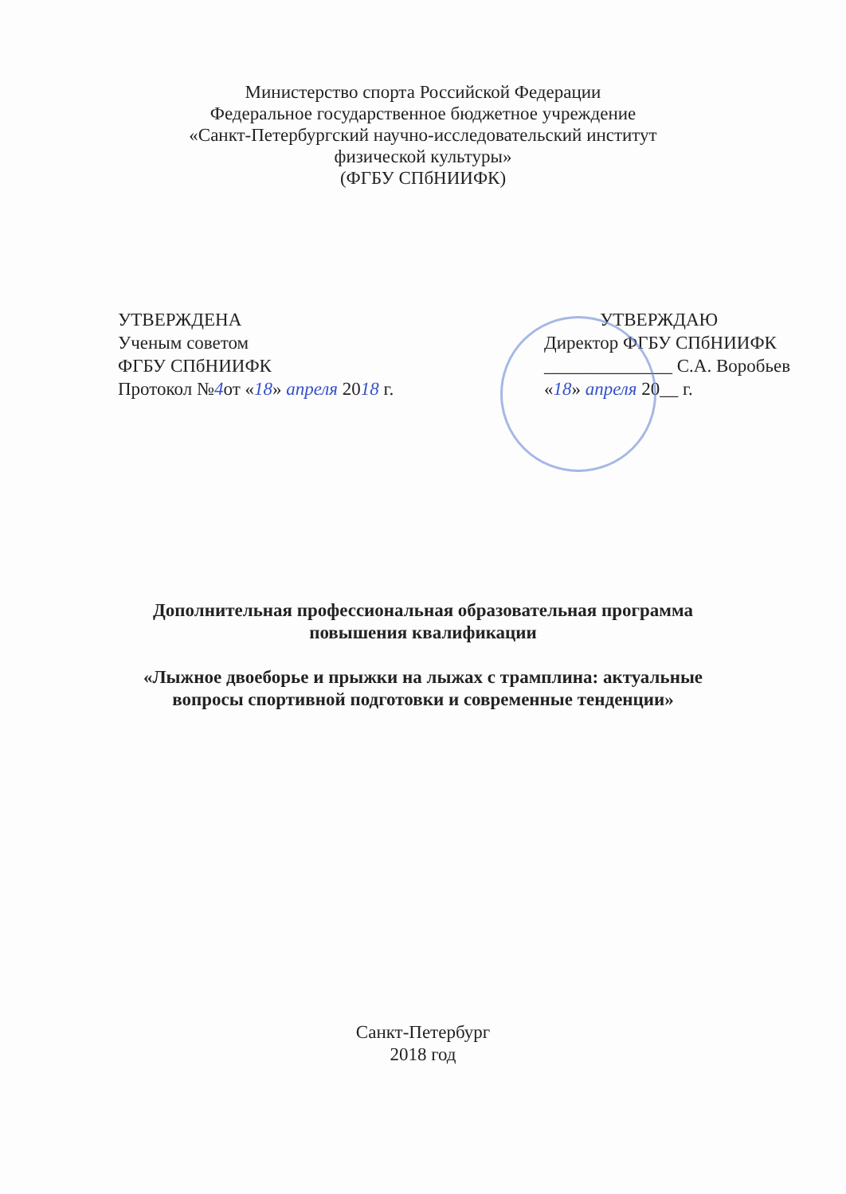Министерство спорта Российской Федерации
Федеральное государственное бюджетное учреждение
«Санкт-Петербургский научно-исследовательский институт
физической культуры»
(ФГБУ СПбНИИФК)
УТВЕРЖДЕНА
Ученым советом
ФГБУ СПбНИИФК
Протокол №4от «18» апреля 2018 г.
УТВЕРЖДАЮ
Директор ФГБУ СПбНИИФК
______________ С.А. Воробьев
«18» апреля 20__ г.
Дополнительная профессиональная образовательная программа
повышения квалификации
«Лыжное двоеборье и прыжки на лыжах с трамплина: актуальные
вопросы спортивной подготовки и современные тенденции»
Санкт-Петербург
2018 год